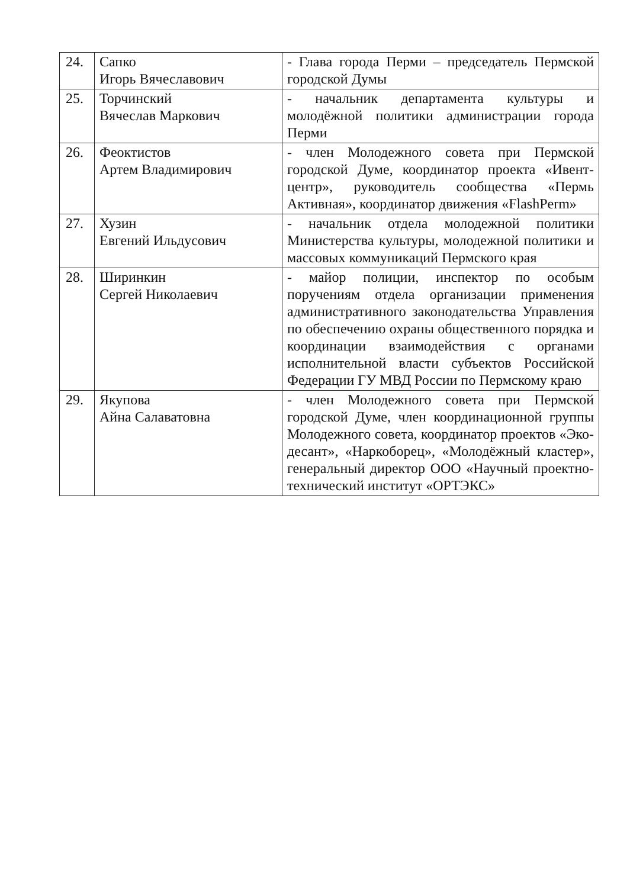| 24. | Сапко Игорь Вячеславович | - Глава города Перми – председатель Пермской городской Думы |
| 25. | Торчинский Вячеслав Маркович | - начальник департамента культуры и молодёжной политики администрации города Перми |
| 26. | Феоктистов Артем Владимирович | - член Молодежного совета при Пермской городской Думе, координатор проекта «Ивент-центр», руководитель сообщества «Пермь Активная», координатор движения «FlashPerm» |
| 27. | Хузин Евгений Ильдусович | - начальник отдела молодежной политики Министерства культуры, молодежной политики и массовых коммуникаций Пермского края |
| 28. | Ширинкин Сергей Николаевич | - майор полиции, инспектор по особым поручениям отдела организации применения административного законодательства Управления по обеспечению охраны общественного порядка и координации взаимодействия с органами исполнительной власти субъектов Российской Федерации ГУ МВД России по Пермскому краю |
| 29. | Якупова Айна Салаватовна | - член Молодежного совета при Пермской городской Думе, член координационной группы Молодежного совета, координатор проектов «Эко-десант», «Наркоборец», «Молодёжный кластер», генеральный директор ООО «Научный проектно-технический институт «ОРТЭКС» |